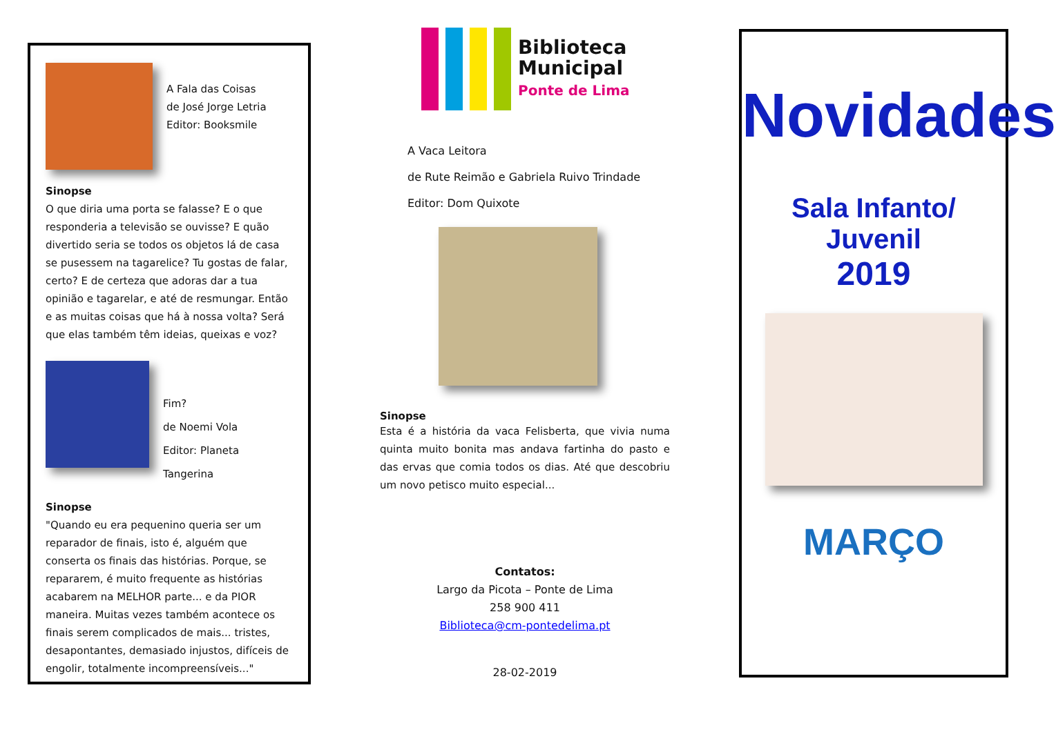A Fala das Coisas
de José Jorge Letria
Editor: Booksmile
Sinopse
O que diria uma porta se falasse? E o que responderia a televisão se ouvisse? E quão divertido seria se todos os objetos lá de casa se pusessem na tagarelice? Tu gostas de falar, certo? E de certeza que adoras dar a tua opinião e tagarelar, e até de resmungar. Então e as muitas coisas que há à nossa volta? Será que elas também têm ideias, queixas e voz?
Fim?
de Noemi Vola
Editor: Planeta Tangerina
Sinopse
"Quando eu era pequenino queria ser um reparador de finais, isto é, alguém que conserta os finais das histórias. Porque, se repararem, é muito frequente as histórias acabarem na MELHOR parte... e da PIOR maneira. Muitas vezes também acontece os finais serem complicados de mais... tristes, desapontantes, demasiado injustos, difíceis de engolir, totalmente incompreensíveis..."
Biblioteca
Municipal
Ponte de Lima
A Vaca Leitora
de Rute Reimão e Gabriela Ruivo Trindade
Editor: Dom Quixote
Sinopse
Esta é a história da vaca Felisberta, que vivia numa quinta muito bonita mas andava fartinha do pasto e das ervas que comia todos os dias. Até que descobriu um novo petisco muito especial...
Contatos:
Largo da Picota – Ponte de Lima
258 900 411
Biblioteca@cm-pontedelima.pt
28-02-2019
Novidades
Sala Infanto/ Juvenil
2019
MARÇO